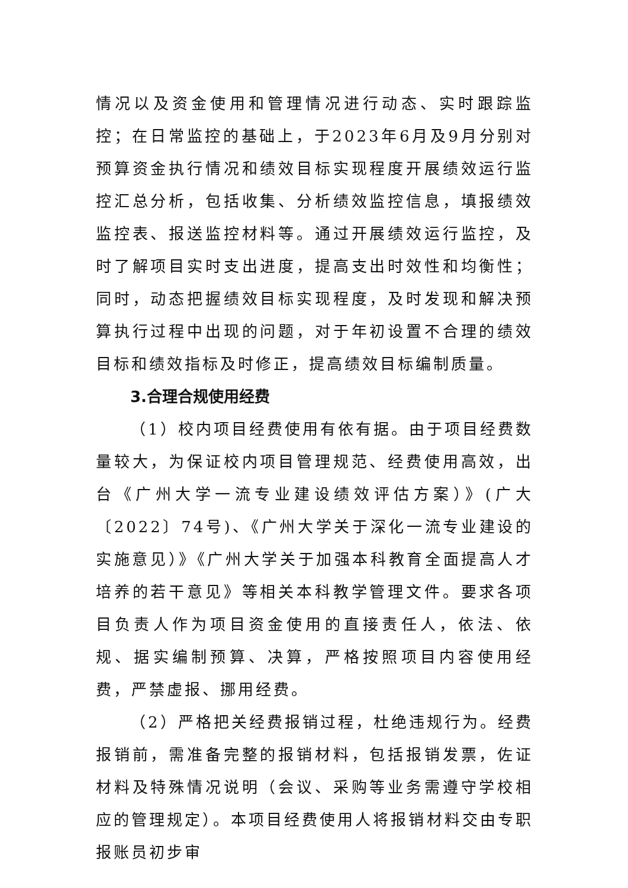情况以及资金使用和管理情况进行动态、实时跟踪监控；在日常监控的基础上，于2023年6月及9月分别对预算资金执行情况和绩效目标实现程度开展绩效运行监控汇总分析，包括收集、分析绩效监控信息，填报绩效监控表、报送监控材料等。通过开展绩效运行监控，及时了解项目实时支出进度，提高支出时效性和均衡性；同时，动态把握绩效目标实现程度，及时发现和解决预算执行过程中出现的问题，对于年初设置不合理的绩效目标和绩效指标及时修正，提高绩效目标编制质量。
3.合理合规使用经费
（1）校内项目经费使用有依有据。由于项目经费数量较大，为保证校内项目管理规范、经费使用高效，出台《广州大学一流专业建设绩效评估方案）》(广大〔2022〕74号)、《广州大学关于深化一流专业建设的实施意见）》《广州大学关于加强本科教育全面提高人才培养的若干意见》等相关本科教学管理文件。要求各项目负责人作为项目资金使用的直接责任人，依法、依规、据实编制预算、决算，严格按照项目内容使用经费，严禁虚报、挪用经费。
（2）严格把关经费报销过程，杜绝违规行为。经费报销前，需准备完整的报销材料，包括报销发票，佐证材料及特殊情况说明（会议、采购等业务需遵守学校相应的管理规定）。本项目经费使用人将报销材料交由专职报账员初步审